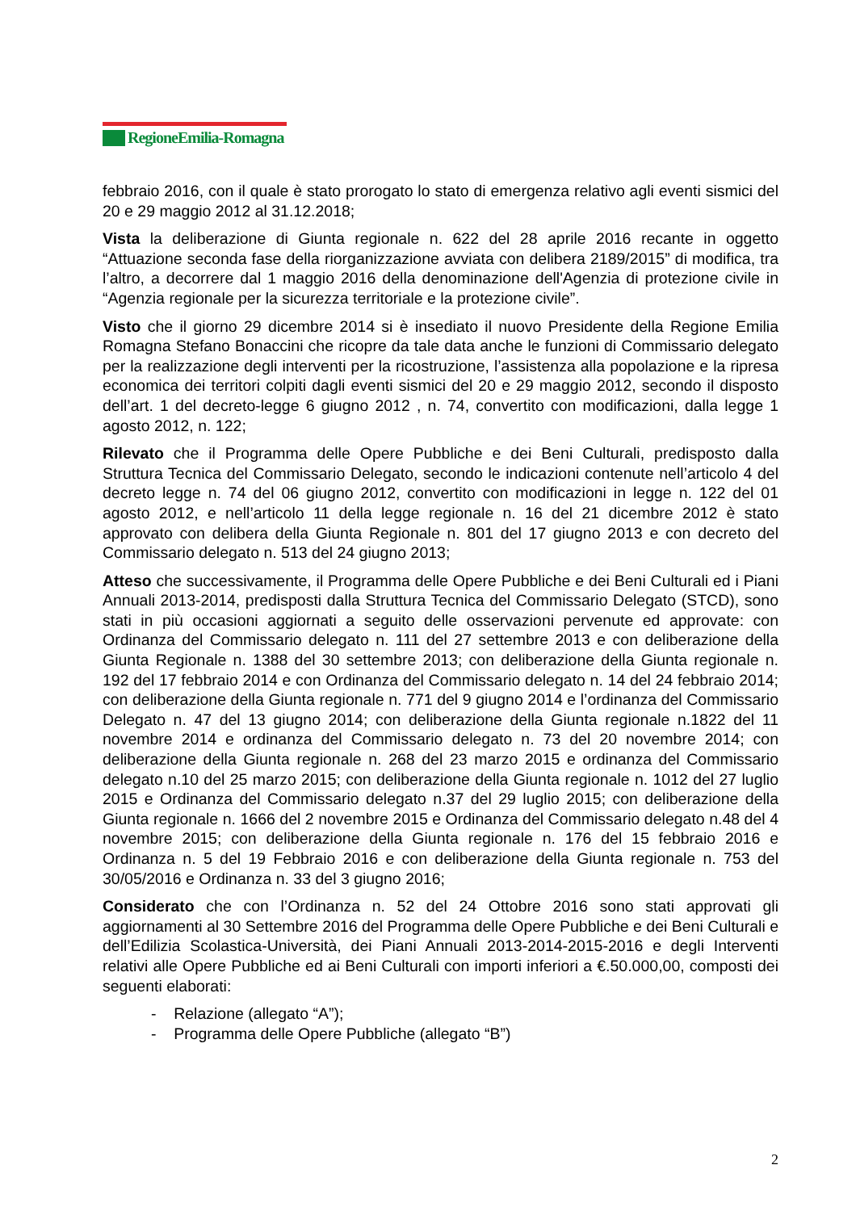RegioneEmilia-Romagna
febbraio 2016, con il quale è stato prorogato lo stato di emergenza relativo agli eventi sismici del 20 e 29 maggio 2012 al 31.12.2018;
Vista la deliberazione di Giunta regionale n. 622 del 28 aprile 2016 recante in oggetto “Attuazione seconda fase della riorganizzazione avviata con delibera 2189/2015” di modifica, tra l’altro, a decorrere dal 1 maggio 2016 della denominazione dell'Agenzia di protezione civile in “Agenzia regionale per la sicurezza territoriale e la protezione civile”.
Visto che il giorno 29 dicembre 2014 si è insediato il nuovo Presidente della Regione Emilia Romagna Stefano Bonaccini che ricopre da tale data anche le funzioni di Commissario delegato per la realizzazione degli interventi per la ricostruzione, l’assistenza alla popolazione e la ripresa economica dei territori colpiti dagli eventi sismici del 20 e 29 maggio 2012, secondo il disposto dell’art. 1 del decreto-legge 6 giugno 2012 , n. 74, convertito con modificazioni, dalla legge 1 agosto 2012, n. 122;
Rilevato che il Programma delle Opere Pubbliche e dei Beni Culturali, predisposto dalla Struttura Tecnica del Commissario Delegato, secondo le indicazioni contenute nell’articolo 4 del decreto legge n. 74 del 06 giugno 2012, convertito con modificazioni in legge n. 122 del 01 agosto 2012, e nell’articolo 11 della legge regionale n. 16 del 21 dicembre 2012 è stato approvato con delibera della Giunta Regionale n. 801 del 17 giugno 2013 e con decreto del Commissario delegato n. 513 del 24 giugno 2013;
Atteso che successivamente, il Programma delle Opere Pubbliche e dei Beni Culturali ed i Piani Annuali 2013-2014, predisposti dalla Struttura Tecnica del Commissario Delegato (STCD), sono stati in più occasioni aggiornati a seguito delle osservazioni pervenute ed approvate: con Ordinanza del Commissario delegato n. 111 del 27 settembre 2013 e con deliberazione della Giunta Regionale n. 1388 del 30 settembre 2013; con deliberazione della Giunta regionale n. 192 del 17 febbraio 2014 e con Ordinanza del Commissario delegato n. 14 del 24 febbraio 2014; con deliberazione della Giunta regionale n. 771 del 9 giugno 2014 e l’ordinanza del Commissario Delegato n. 47 del 13 giugno 2014; con deliberazione della Giunta regionale n.1822 del 11 novembre 2014 e ordinanza del Commissario delegato n. 73 del 20 novembre 2014; con deliberazione della Giunta regionale n. 268 del 23 marzo 2015 e ordinanza del Commissario delegato n.10 del 25 marzo 2015; con deliberazione della Giunta regionale n. 1012 del 27 luglio 2015 e Ordinanza del Commissario delegato n.37 del 29 luglio 2015; con deliberazione della Giunta regionale n. 1666 del 2 novembre 2015 e Ordinanza del Commissario delegato n.48 del 4 novembre 2015; con deliberazione della Giunta regionale n. 176 del 15 febbraio 2016 e Ordinanza n. 5 del 19 Febbraio 2016 e con deliberazione della Giunta regionale n. 753 del 30/05/2016 e Ordinanza n. 33 del 3 giugno 2016;
Considerato che con l’Ordinanza n. 52 del 24 Ottobre 2016 sono stati approvati gli aggiornamenti al 30 Settembre 2016 del Programma delle Opere Pubbliche e dei Beni Culturali e dell’Edilizia Scolastica-Università, dei Piani Annuali 2013-2014-2015-2016 e degli Interventi relativi alle Opere Pubbliche ed ai Beni Culturali con importi inferiori a €.50.000,00, composti dei seguenti elaborati:
- Relazione (allegato “A”);
- Programma delle Opere Pubbliche (allegato “B”)
2